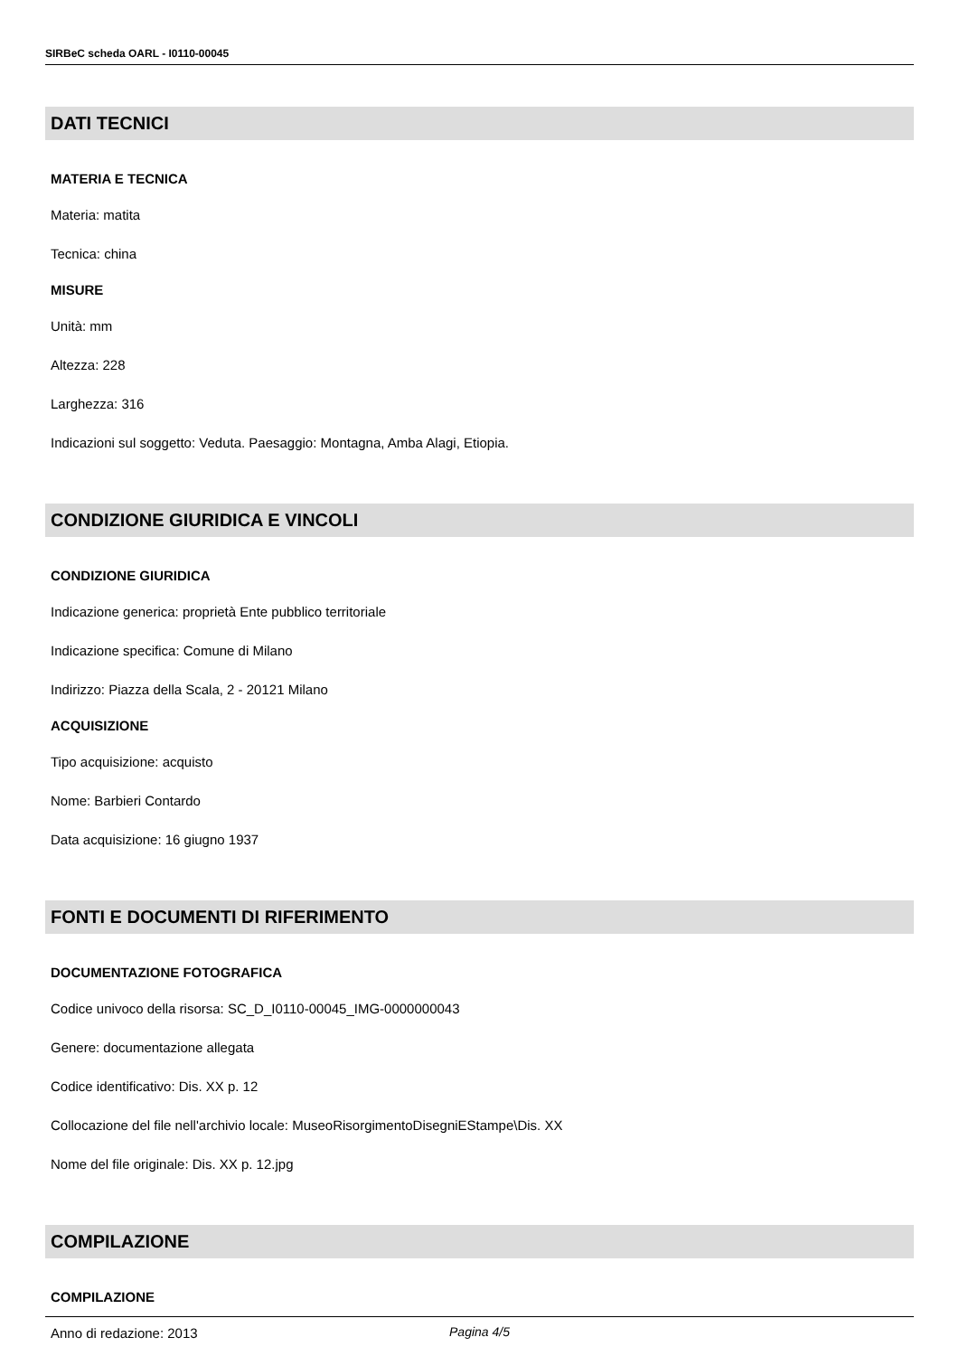SIRBeC scheda OARL - I0110-00045
DATI TECNICI
MATERIA E TECNICA
Materia: matita
Tecnica: china
MISURE
Unità: mm
Altezza: 228
Larghezza: 316
Indicazioni sul soggetto: Veduta. Paesaggio: Montagna, Amba Alagi, Etiopia.
CONDIZIONE GIURIDICA E VINCOLI
CONDIZIONE GIURIDICA
Indicazione generica: proprietà Ente pubblico territoriale
Indicazione specifica: Comune di Milano
Indirizzo: Piazza della Scala, 2 - 20121 Milano
ACQUISIZIONE
Tipo acquisizione: acquisto
Nome: Barbieri Contardo
Data acquisizione: 16 giugno 1937
FONTI E DOCUMENTI DI RIFERIMENTO
DOCUMENTAZIONE FOTOGRAFICA
Codice univoco della risorsa: SC_D_I0110-00045_IMG-0000000043
Genere: documentazione allegata
Codice identificativo: Dis. XX p. 12
Collocazione del file nell'archivio locale: MuseoRisorgimentoDisegniEStampe\Dis. XX
Nome del file originale: Dis. XX p. 12.jpg
COMPILAZIONE
COMPILAZIONE
Anno di redazione: 2013
Pagina 4/5